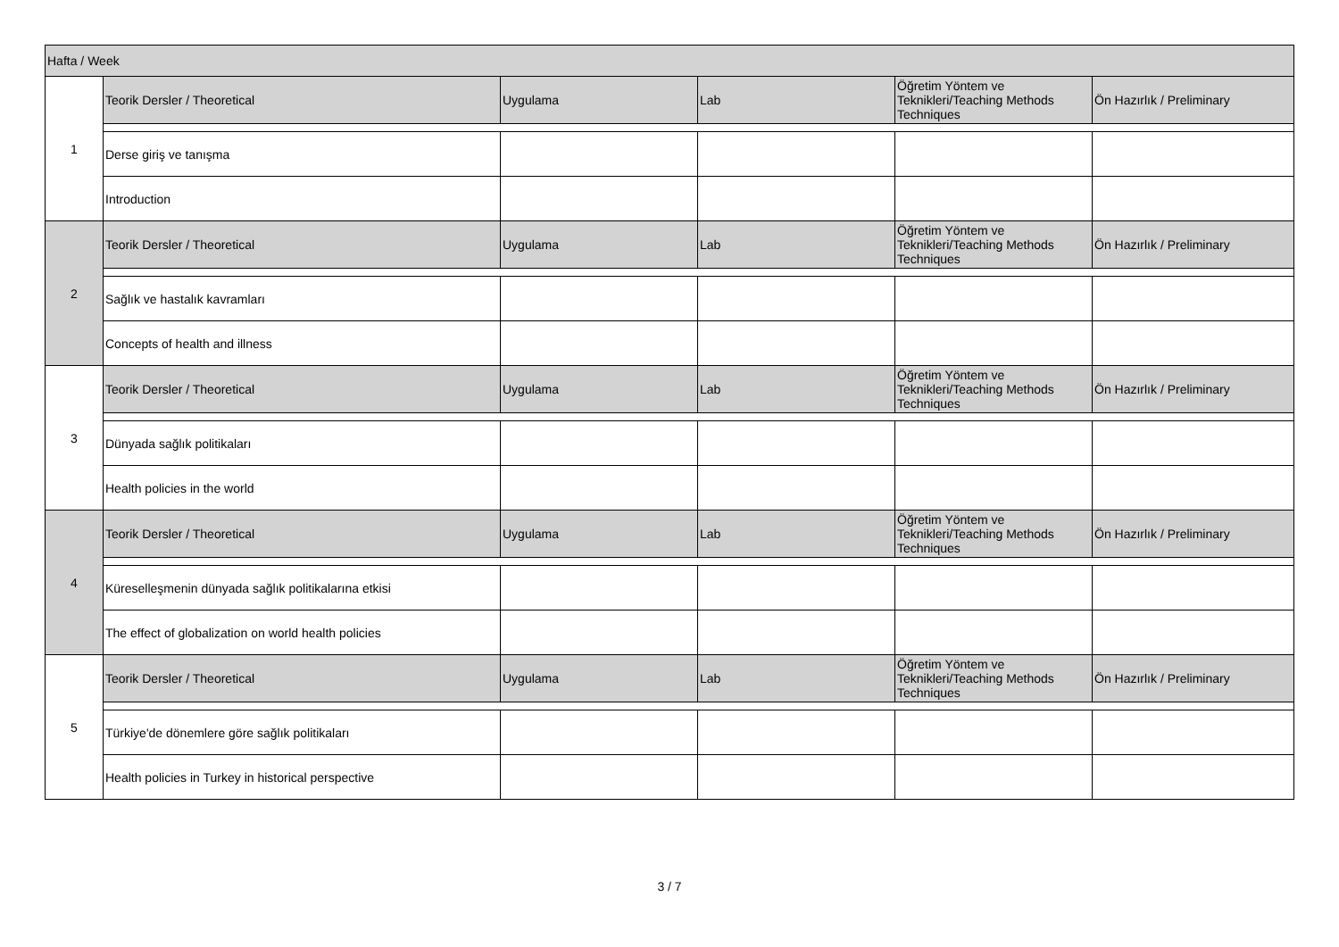| Hafta / Week | | | | | |
| 1 | Teorik Dersler / Theoretical | Uygulama | Lab | Öğretim Yöntem ve Teknikleri/Teaching Methods Techniques | Ön Hazırlık / Preliminary |
| | Derse giriş ve tanışma | | | | |
| | Introduction | | | | |
| 2 | Teorik Dersler / Theoretical | Uygulama | Lab | Öğretim Yöntem ve Teknikleri/Teaching Methods Techniques | Ön Hazırlık / Preliminary |
| | Sağlık ve hastalık kavramları | | | | |
| | Concepts of health and illness | | | | |
| 3 | Teorik Dersler / Theoretical | Uygulama | Lab | Öğretim Yöntem ve Teknikleri/Teaching Methods Techniques | Ön Hazırlık / Preliminary |
| | Dünyada sağlık politikaları | | | | |
| | Health policies in the world | | | | |
| 4 | Teorik Dersler / Theoretical | Uygulama | Lab | Öğretim Yöntem ve Teknikleri/Teaching Methods Techniques | Ön Hazırlık / Preliminary |
| | Küreselleşmenin dünyada sağlık politikalarına etkisi | | | | |
| | The effect of globalization on world health policies | | | | |
| 5 | Teorik Dersler / Theoretical | Uygulama | Lab | Öğretim Yöntem ve Teknikleri/Teaching Methods Techniques | Ön Hazırlık / Preliminary |
| | Türkiye'de dönemlere göre sağlık politikaları | | | | |
| | Health policies in Turkey in historical perspective | | | | |
3 / 7